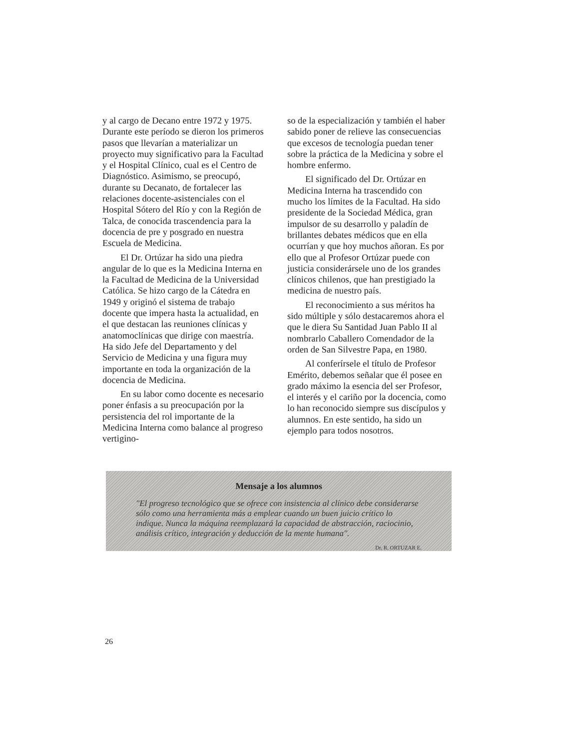y al cargo de Decano entre 1972 y 1975. Durante este período se dieron los primeros pasos que llevarían a materializar un proyecto muy significativo para la Facultad y el Hospital Clínico, cual es el Centro de Diagnóstico. Asimismo, se preocupó, durante su Decanato, de fortalecer las relaciones docente-asistenciales con el Hospital Sótero del Río y con la Región de Talca, de conocida trascendencia para la docencia de pre y posgrado en nuestra Escuela de Medicina.
El Dr. Ortúzar ha sido una piedra angular de lo que es la Medicina Interna en la Facultad de Medicina de la Universidad Católica. Se hizo cargo de la Cátedra en 1949 y originó el sistema de trabajo docente que impera hasta la actualidad, en el que destacan las reuniones clínicas y anatomoclínicas que dirige con maestría. Ha sido Jefe del Departamento y del Servicio de Medicina y una figura muy importante en toda la organización de la docencia de Medicina.
En su labor como docente es necesario poner énfasis a su preocupación por la persistencia del rol importante de la Medicina Interna como balance al progreso vertigino-
so de la especialización y también el haber sabido poner de relieve las consecuencias que excesos de tecnología puedan tener sobre la práctica de la Medicina y sobre el hombre enfermo.
El significado del Dr. Ortúzar en Medicina Interna ha trascendido con mucho los límites de la Facultad. Ha sido presidente de la Sociedad Médica, gran impulsor de su desarrollo y paladín de brillantes debates médicos que en ella ocurrían y que hoy muchos añoran. Es por ello que al Profesor Ortúzar puede con justicia considerársele uno de los grandes clínicos chilenos, que han prestigiado la medicina de nuestro país.
El reconocimiento a sus méritos ha sido múltiple y sólo destacaremos ahora el que le diera Su Santidad Juan Pablo II al nombrarlo Caballero Comendador de la orden de San Silvestre Papa, en 1980.
Al conferírsele el título de Profesor Emérito, debemos señalar que él posee en grado máximo la esencia del ser Profesor, el interés y el cariño por la docencia, como lo han reconocido siempre sus discípulos y alumnos. En este sentido, ha sido un ejemplo para todos nosotros.
Mensaje a los alumnos
"El progreso tecnológico que se ofrece con insistencia al clínico debe considerarse sólo como una herramienta más a emplear cuando un buen juicio crítico lo indique. Nunca la máquina reemplazará la capacidad de abstracción, raciocinio, análisis crítico, integración y deducción de la mente humana".
Dr. R. ORTUZAR E.
26